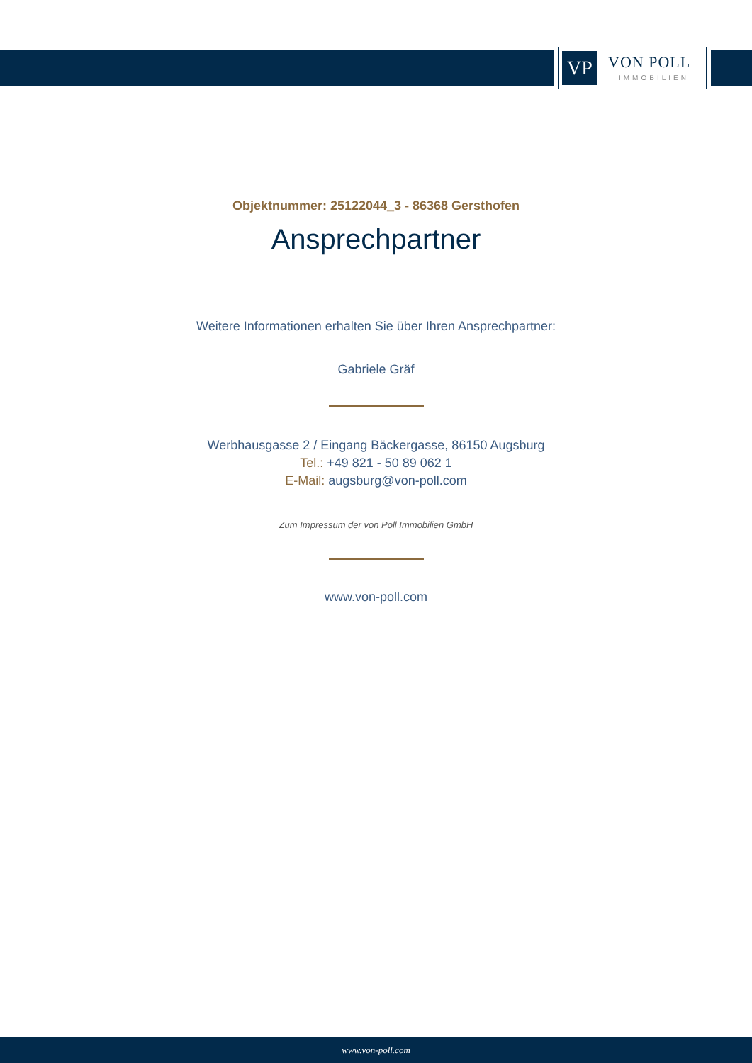VP VON POLL
IMMOBILIEN
Objektnummer: 25122044_3 - 86368 Gersthofen
Ansprechpartner
Weitere Informationen erhalten Sie über Ihren Ansprechpartner:
Gabriele Gräf
Werbhausgasse 2 / Eingang Bäckergasse, 86150 Augsburg
Tel.: +49 821 - 50 89 062 1
E-Mail: augsburg@von-poll.com
Zum Impressum der von Poll Immobilien GmbH
www.von-poll.com
www.von-poll.com